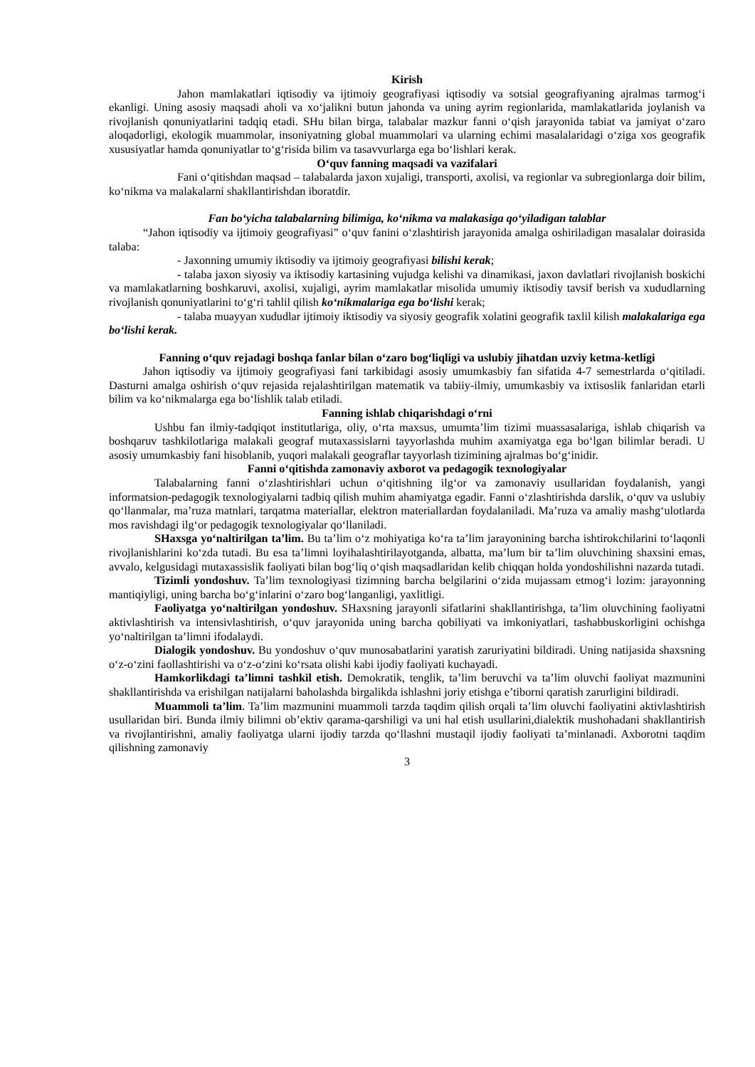Kirish
Jahon mamlakatlari iqtisodiy va ijtimoiy geografiyasi iqtisodiy va sotsial geografiyaning ajralmas tarmog‘i ekanligi. Uning asosiy maqsadi aholi va xo‘jalikni butun jahonda va uning ayrim regionlarida, mamlakatlarida joylanish va rivojlanish qonuniyatlarini tadqiq etadi. SHu bilan birga, talabalar mazkur fanni o‘qish jarayonida tabiat va jamiyat o‘zaro aloqadorligi, ekologik muammolar, insoniyatning global muammolari va ularning echimi masalalaridagi o‘ziga xos geografik xususiyatlar hamda qonuniyatlar to‘g‘risida bilim va tasavvurlarga ega bo‘lishlari kerak.
O‘quv fanning maqsadi va vazifalari
Fani o‘qitishdan maqsad – talabalarda jaxon xujaligi, transporti, axolisi, va regionlar va subregionlarga doir bilim, ko‘nikma va malakalarni shakllantirishdan iboratdir.
Fan bo‘yicha talabalarning bilimiga, ko‘nikma va malakasiga qo‘yiladigan talablar
“Jahon iqtisodiy va ijtimoiy geografiyasi” o‘quv fanini o‘zlashtirish jarayonida amalga oshiriladigan masalalar doirasida talaba:
- Jaxonning umumiy iktisodiy va ijtimoiy geografiyasi bilishi kerak;
- talaba jaxon siyosiy va iktisodiy kartasining vujudga kelishi va dinamikasi, jaxon davlatlari rivojlanish boskichi va mamlakatlarning boshkaruvi, axolisi, xujaligi, ayrim mamlakatlar misolida umumiy iktisodiy tavsif berish va xududlarning rivojlanish qonuniyatlarini to‘g‘ri tahlil qilish ko‘nikmalariga ega bo‘lishi kerak;
- talaba muayyan xududlar ijtimoiy iktisodiy va siyosiy geografik xolatini geografik taxlil kilish malakalariga ega bo‘lishi kerak.
Fanning o‘quv rejadagi boshqa fanlar bilan o‘zaro bog‘liqligi va uslubiy jihatdan uzviy ketma-ketligi
Jahon iqtisodiy va ijtimoiy geografiyasi fani tarkibidagi asosiy umumkasbiy fan sifatida 4-7 semestrlarda o‘qitiladi. Dasturni amalga oshirish o‘quv rejasida rejalashtirilgan matematik va tabiiy-ilmiy, umumkasbiy va ixtisoslik fanlaridan etarli bilim va ko‘nikmalarga ega bo‘lishlik talab etiladi.
Fanning ishlab chiqarishdagi o‘rni
Ushbu fan ilmiy-tadqiqot institutlariga, oliy, o‘rta maxsus, umumta’lim tizimi muassasalariga, ishlab chiqarish va boshqaruv tashkilotlariga malakali geograf mutaxassislarni tayyorlashda muhim axamiyatga ega bo‘lgan bilimlar beradi. U asosiy umumkasbiy fani hisoblanib, yuqori malakali geograflar tayyorlash tizimining ajralmas bo‘g‘inidir.
Fanni o‘qitishda zamonaviy axborot va pedagogik texnologiyalar
Talabalarning fanni o‘zlashtirishlari uchun o‘qitishning ilg‘or va zamonaviy usullaridan foydalanish, yangi informatsion-pedagogik texnologiyalarni tadbiq qilish muhim ahamiyatga egadir. Fanni o‘zlashtirishda darslik, o‘quv va uslubiy qo‘llanmalar, ma’ruza matnlari, tarqatma materiallar, elektron materiallardan foydalaniladi. Ma’ruza va amaliy mashg‘ulotlarda mos ravishdagi ilg‘or pedagogik texnologiyalar qo‘llaniladi.
SHaxsga yo‘naltirilgan ta’lim. Bu ta’lim o‘z mohiyatiga ko‘ra ta’lim jarayonining barcha ishtirokchilarini to‘laqonli rivojlanishlarini ko‘zda tutadi. Bu esa ta’limni loyihalashtirilayotganda, albatta, ma’lum bir ta’lim oluvchining shaxsini emas, avvalo, kelgusidagi mutaxassislik faoliyati bilan bog‘liq o‘qish maqsadlaridan kelib chiqqan holda yondoshilishni nazarda tutadi.
Tizimli yondoshuv. Ta’lim texnologiyasi tizimning barcha belgilarini o‘zida mujassam etmog‘i lozim: jarayonning mantiqiyligi, uning barcha bo‘g‘inlarini o‘zaro bog‘langanligi, yaxlitligi.
Faoliyatga yo‘naltirilgan yondoshuv. SHaxsning jarayonli sifatlarini shakllantirishga, ta’lim oluvchining faoliyatni aktivlashtirish va intensivlashtirish, o‘quv jarayonida uning barcha qobiliyati va imkoniyatlari, tashabbuskorligini ochishga yo‘naltirilgan ta’limni ifodalaydi.
Dialogik yondoshuv. Bu yondoshuv o‘quv munosabatlarini yaratish zaruriyatini bildiradi. Uning natijasida shaxsning o‘z-o‘zini faollashtirishi va o‘z-o‘zini ko‘rsata olishi kabi ijodiy faoliyati kuchayadi.
Hamkorlikdagi ta’limni tashkil etish. Demokratik, tenglik, ta’lim beruvchi va ta’lim oluvchi faoliyat mazmunini shakllantirishda va erishilgan natijalarni baholashda birgalikda ishlashni joriy etishga e’tiborni qaratish zarurligini bildiradi.
Muammoli ta’lim. Ta’lim mazmunini muammoli tarzda taqdim qilish orqali ta’lim oluvchi faoliyatini aktivlashtirish usullaridan biri. Bunda ilmiy bilimni ob’ektiv qarama-qarshiligi va uni hal etish usullarini,dialektik mushohadani shakllantirish va rivojlantirishni, amaliy faoliyatga ularni ijodiy tarzda qo‘llashni mustaqil ijodiy faoliyati ta’minlanadi. Axborotni taqdim qilishning zamonaviy
3